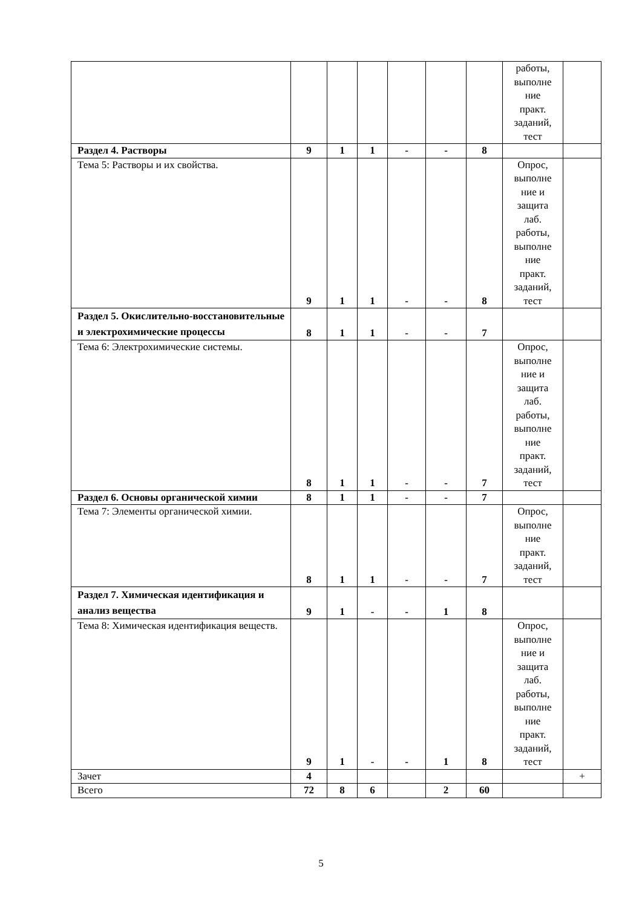| | | | | | | | работы, выполне ние практ. заданий, тест | |
| Раздел 4. Растворы | 9 | 1 | 1 | - | - | 8 | | |
| Тема 5: Растворы и их свойства. | 9 | 1 | 1 | - | - | 8 | Опрос, выполне ние и защита лаб. работы, выполне ние практ. заданий, тест | |
| Раздел 5. Окислительно-восстановительные и электрохимические процессы | 8 | 1 | 1 | - | - | 7 | | |
| Тема 6: Электрохимические системы. | 8 | 1 | 1 | - | - | 7 | Опрос, выполне ние и защита лаб. работы, выполне ние практ. заданий, тест | |
| Раздел 6. Основы органической химии | 8 | 1 | 1 | - | - | 7 | | |
| Тема 7: Элементы органической химии. | 8 | 1 | 1 | - | - | 7 | Опрос, выполне ние практ. заданий, тест | |
| Раздел 7. Химическая идентификация и анализ вещества | 9 | 1 | - | - | 1 | 8 | | |
| Тема 8: Химическая идентификация веществ. | 9 | 1 | - | - | 1 | 8 | Опрос, выполне ние и защита лаб. работы, выполне ние практ. заданий, тест | |
| Зачет | 4 | | | | | | | + |
| Всего | 72 | 8 | 6 | | 2 | 60 | | |
5